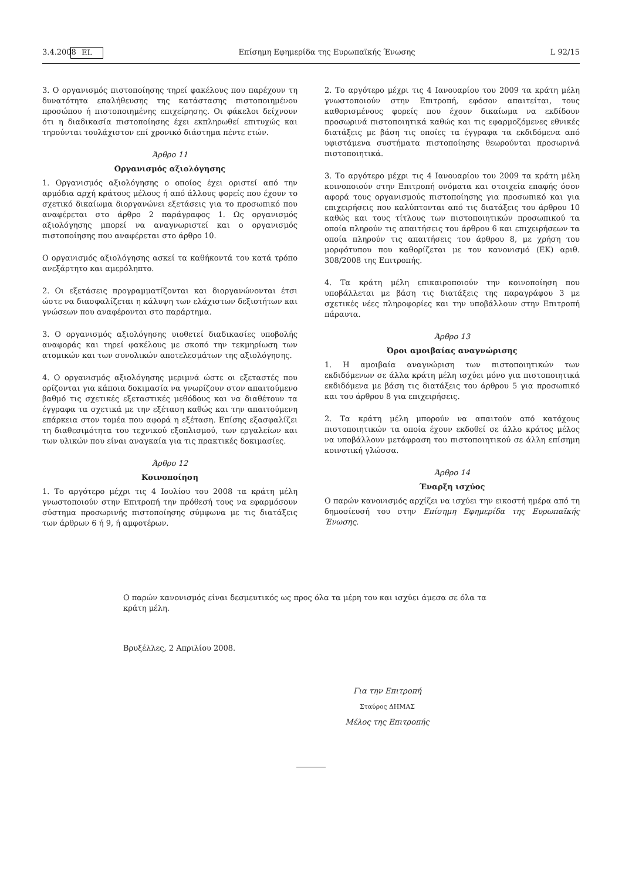3.4.2008 EL Επίσημη Εφημερίδα της Ευρωπαϊκής Ένωσης L 92/15
3. Ο οργανισμός πιστοποίησης τηρεί φακέλους που παρέχουν τη δυνατότητα επαλήθευσης της κατάστασης πιστοποιημένου προσώπου ή πιστοποιημένης επιχείρησης. Οι φάκελοι δείχνουν ότι η διαδικασία πιστοποίησης έχει εκπληρωθεί επιτυχώς και τηρούνται τουλάχιστον επί χρονικό διάστημα πέντε ετών.
Άρθρο 11
Οργανισμός αξιολόγησης
1. Οργανισμός αξιολόγησης ο οποίος έχει οριστεί από την αρμόδια αρχή κράτους μέλους ή από άλλους φορείς που έχουν το σχετικό δικαίωμα διοργανώνει εξετάσεις για το προσωπικό που αναφέρεται στο άρθρο 2 παράγραφος 1. Ως οργανισμός αξιολόγησης μπορεί να αναγνωριστεί και ο οργανισμός πιστοποίησης που αναφέρεται στο άρθρο 10.
Ο οργανισμός αξιολόγησης ασκεί τα καθήκοντά του κατά τρόπο ανεξάρτητο και αμερόληπτο.
2. Οι εξετάσεις προγραμματίζονται και διοργανώνονται έτσι ώστε να διασφαλίζεται η κάλυψη των ελάχιστων δεξιοτήτων και γνώσεων που αναφέρονται στο παράρτημα.
3. Ο οργανισμός αξιολόγησης υιοθετεί διαδικασίες υποβολής αναφοράς και τηρεί φακέλους με σκοπό την τεκμηρίωση των ατομικών και των συνολικών αποτελεσμάτων της αξιολόγησης.
4. Ο οργανισμός αξιολόγησης μεριμνά ώστε οι εξεταστές που ορίζονται για κάποια δοκιμασία να γνωρίζουν στον απαιτούμενο βαθμό τις σχετικές εξεταστικές μεθόδους και να διαθέτουν τα έγγραφα τα σχετικά με την εξέταση καθώς και την απαιτούμενη επάρκεια στον τομέα που αφορά η εξέταση. Επίσης εξασφαλίζει τη διαθεσιμότητα του τεχνικού εξοπλισμού, των εργαλείων και των υλικών που είναι αναγκαία για τις πρακτικές δοκιμασίες.
Άρθρο 12
Κοινοποίηση
1. Το αργότερο μέχρι τις 4 Ιουλίου του 2008 τα κράτη μέλη γνωστοποιούν στην Επιτροπή την πρόθεσή τους να εφαρμόσουν σύστημα προσωρινής πιστοποίησης σύμφωνα με τις διατάξεις των άρθρων 6 ή 9, ή αμφοτέρων.
2. Το αργότερο μέχρι τις 4 Ιανουαρίου του 2009 τα κράτη μέλη γνωστοποιούν στην Επιτροπή, εφόσον απαιτείται, τους καθορισμένους φορείς που έχουν δικαίωμα να εκδίδουν προσωρινά πιστοποιητικά καθώς και τις εφαρμοζόμενες εθνικές διατάξεις με βάση τις οποίες τα έγγραφα τα εκδιδόμενα από υφιστάμενα συστήματα πιστοποίησης θεωρούνται προσωρινά πιστοποιητικά.
3. Το αργότερο μέχρι τις 4 Ιανουαρίου του 2009 τα κράτη μέλη κοινοποιούν στην Επιτροπή ονόματα και στοιχεία επαφής όσον αφορά τους οργανισμούς πιστοποίησης για προσωπικό και για επιχειρήσεις που καλύπτονται από τις διατάξεις του άρθρου 10 καθώς και τους τίτλους των πιστοποιητικών προσωπικού τα οποία πληρούν τις απαιτήσεις του άρθρου 6 και επιχειρήσεων τα οποία πληρούν τις απαιτήσεις του άρθρου 8, με χρήση του μορφότυπου που καθορίζεται με τον κανονισμό (ΕΚ) αριθ. 308/2008 της Επιτροπής.
4. Τα κράτη μέλη επικαιροποιούν την κοινοποίηση που υποβάλλεται με βάση τις διατάξεις της παραγράφου 3 με σχετικές νέες πληροφορίες και την υποβάλλουν στην Επιτροπή πάραυτα.
Άρθρο 13
Όροι αμοιβαίας αναγνώρισης
1. Η αμοιβαία αναγνώριση των πιστοποιητικών των εκδιδόμενων σε άλλα κράτη μέλη ισχύει μόνο για πιστοποιητικά εκδιδόμενα με βάση τις διατάξεις του άρθρου 5 για προσωπικό και του άρθρου 8 για επιχειρήσεις.
2. Τα κράτη μέλη μπορούν να απαιτούν από κατόχους πιστοποιητικών τα οποία έχουν εκδοθεί σε άλλο κράτος μέλος να υποβάλλουν μετάφραση του πιστοποιητικού σε άλλη επίσημη κοινοτική γλώσσα.
Άρθρο 14
Έναρξη ισχύος
Ο παρών κανονισμός αρχίζει να ισχύει την εικοστή ημέρα από τη δημοσίευσή του στην Επίσημη Εφημερίδα της Ευρωπαϊκής Ένωσης.
Ο παρών κανονισμός είναι δεσμευτικός ως προς όλα τα μέρη του και ισχύει άμεσα σε όλα τα κράτη μέλη.
Βρυξέλλες, 2 Απριλίου 2008.
Για την Επιτροπή
Σταύρος ΔΗΜΑΣ
Μέλος της Επιτροπής